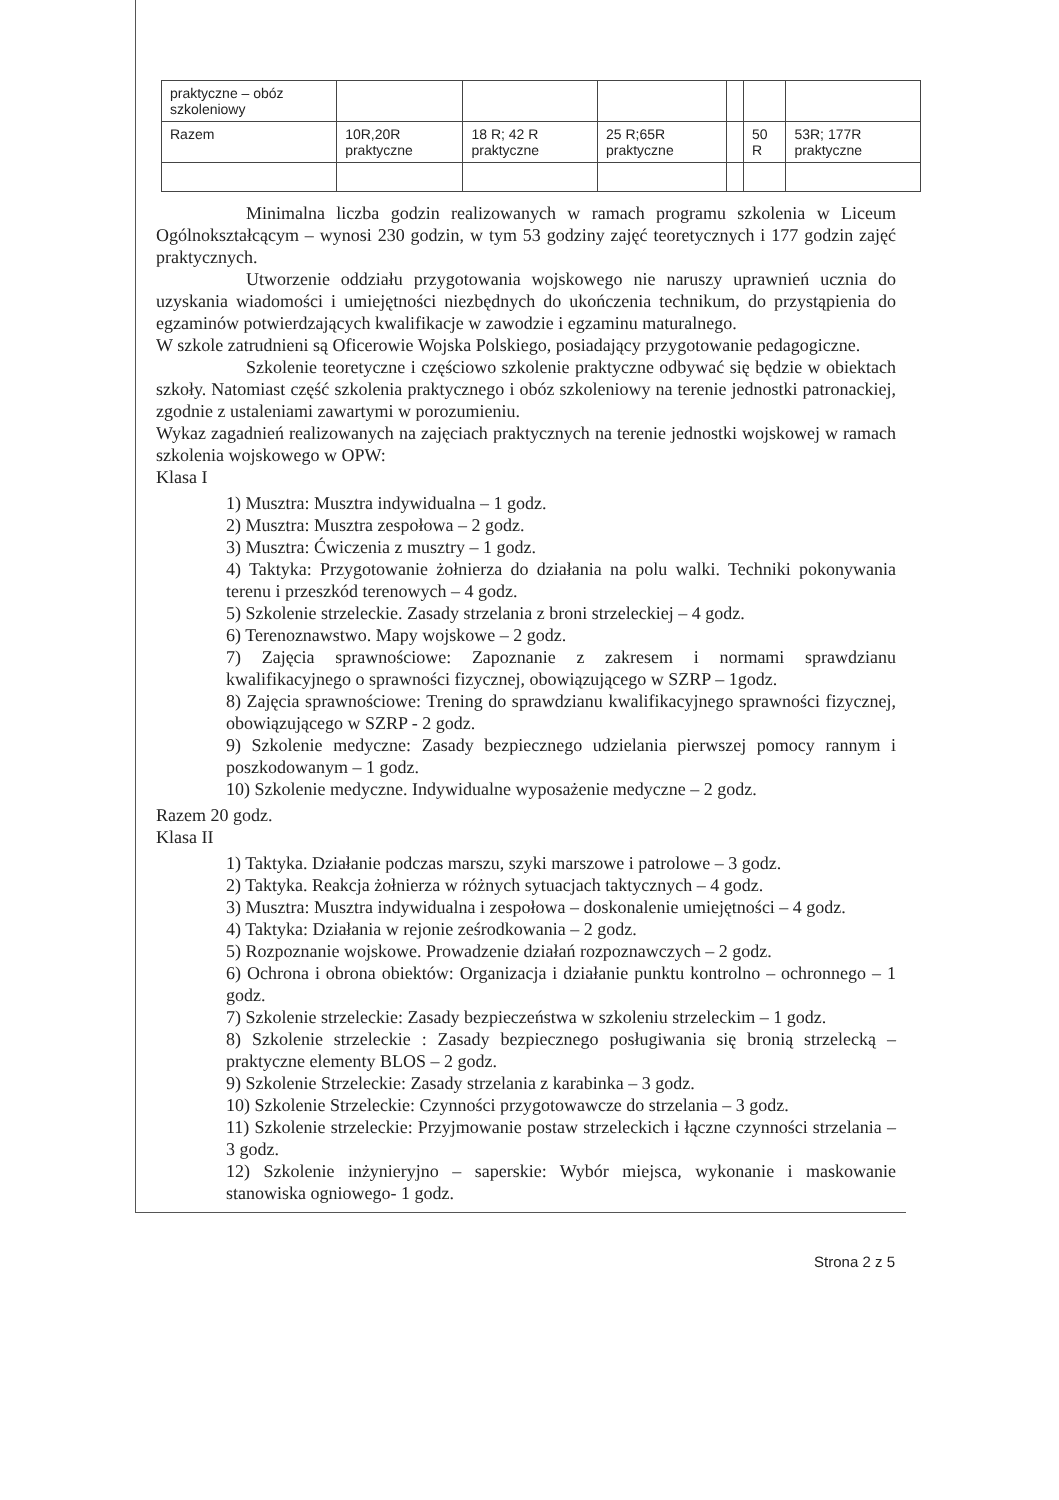| praktyczne – obóz szkoleniowy | | | | | | |
| Razem | 10R,20R praktyczne | 18 R; 42 R praktyczne | 25 R;65R praktyczne | | 50 R | 53R; 177R praktyczne |
Minimalna liczba godzin realizowanych w ramach programu szkolenia w Liceum Ogólnokształcącym – wynosi 230 godzin, w tym 53 godziny zajęć teoretycznych i 177 godzin zajęć praktycznych.
Utworzenie oddziału przygotowania wojskowego nie naruszy uprawnień ucznia do uzyskania wiadomości i umiejętności niezbędnych do ukończenia technikum, do przystąpienia do egzaminów potwierdzających kwalifikacje w zawodzie i egzaminu maturalnego.
W szkole zatrudnieni są Oficerowie Wojska Polskiego, posiadający przygotowanie pedagogiczne.
Szkolenie teoretyczne i częściowo szkolenie praktyczne odbywać się będzie w obiektach szkoły. Natomiast część szkolenia praktycznego i obóz szkoleniowy na terenie jednostki patronackiej, zgodnie z ustaleniami zawartymi w porozumieniu.
Wykaz zagadnień realizowanych na zajęciach praktycznych na terenie jednostki wojskowej w ramach szkolenia wojskowego w OPW:
Klasa I
1) Musztra: Musztra indywidualna – 1 godz.
2) Musztra: Musztra zespołowa – 2 godz.
3) Musztra: Ćwiczenia z musztry – 1 godz.
4) Taktyka: Przygotowanie żołnierza do działania na polu walki. Techniki pokonywania terenu i przeszkód terenowych – 4 godz.
5) Szkolenie strzeleckie. Zasady strzelania z broni strzeleckiej – 4 godz.
6) Terenoznawstwo. Mapy wojskowe – 2 godz.
7) Zajęcia sprawnościowe: Zapoznanie z zakresem i normami sprawdzianu kwalifikacyjnego o sprawności fizycznej, obowiązującego w SZRP – 1godz.
8) Zajęcia sprawnościowe: Trening do sprawdzianu kwalifikacyjnego sprawności fizycznej, obowiązującego w SZRP - 2 godz.
9) Szkolenie medyczne: Zasady bezpiecznego udzielania pierwszej pomocy rannym i poszkodowanym – 1 godz.
10) Szkolenie medyczne. Indywidualne wyposażenie medyczne – 2 godz.
Razem 20 godz.
Klasa II
1) Taktyka. Działanie podczas marszu, szyki marszowe i patrolowe – 3 godz.
2) Taktyka. Reakcja żołnierza w różnych sytuacjach taktycznych – 4 godz.
3) Musztra: Musztra indywidualna i zespołowa – doskonalenie umiejętności – 4 godz.
4) Taktyka: Działania w rejonie ześrodkowania – 2 godz.
5) Rozpoznanie wojskowe. Prowadzenie działań rozpoznawczych – 2 godz.
6) Ochrona i obrona obiektów: Organizacja i działanie punktu kontrolno – ochronnego – 1 godz.
7) Szkolenie strzeleckie: Zasady bezpieczeństwa w szkoleniu strzeleckim – 1 godz.
8) Szkolenie strzeleckie : Zasady bezpiecznego posługiwania się bronią strzelecką – praktyczne elementy BLOS – 2 godz.
9) Szkolenie Strzeleckie: Zasady strzelania z karabinka – 3 godz.
10) Szkolenie Strzeleckie: Czynności przygotowawcze do strzelania – 3 godz.
11) Szkolenie strzeleckie: Przyjmowanie postaw strzeleckich i łączne czynności strzelania – 3 godz.
12) Szkolenie inżynieryjno – saperskie: Wybór miejsca, wykonanie i maskowanie stanowiska ogniowego- 1 godz.
Strona 2 z 5